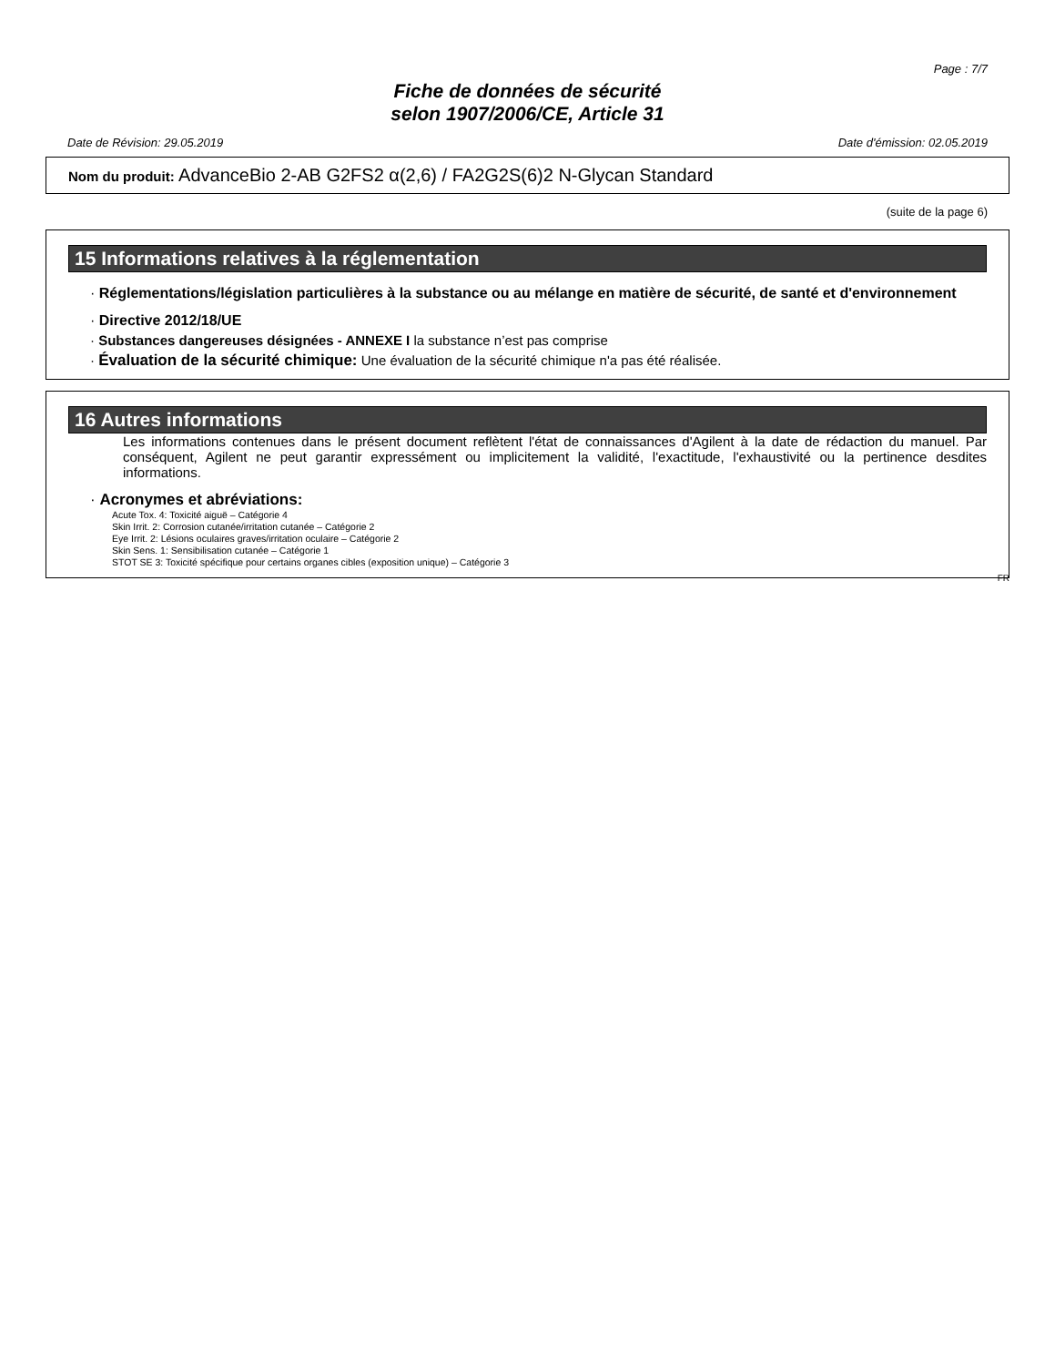Page : 7/7
Fiche de données de sécurité
selon 1907/2006/CE, Article 31
Date de Révision: 29.05.2019 Date d'émission: 02.05.2019
Nom du produit: AdvanceBio 2-AB G2FS2 α(2,6) / FA2G2S(6)2 N-Glycan Standard
(suite de la page 6)
15 Informations relatives à la réglementation
· Réglementations/législation particulières à la substance ou au mélange en matière de sécurité, de santé et d'environnement
· Directive 2012/18/UE
· Substances dangereuses désignées - ANNEXE I la substance n’est pas comprise
· Évaluation de la sécurité chimique: Une évaluation de la sécurité chimique n'a pas été réalisée.
16 Autres informations
Les informations contenues dans le présent document reflètent l'état de connaissances d'Agilent à la date de rédaction du manuel. Par conséquent, Agilent ne peut garantir expressément ou implicitement la validité, l'exactitude, l'exhaustivité ou la pertinence desdites informations.
· Acronymes et abréviations:
Acute Tox. 4: Toxicité aiguë – Catégorie 4
Skin Irrit. 2: Corrosion cutanée/irritation cutanée – Catégorie 2
Eye Irrit. 2: Lésions oculaires graves/irritation oculaire – Catégorie 2
Skin Sens. 1: Sensibilisation cutanée – Catégorie 1
STOT SE 3: Toxicité spécifique pour certains organes cibles (exposition unique) – Catégorie 3
FR